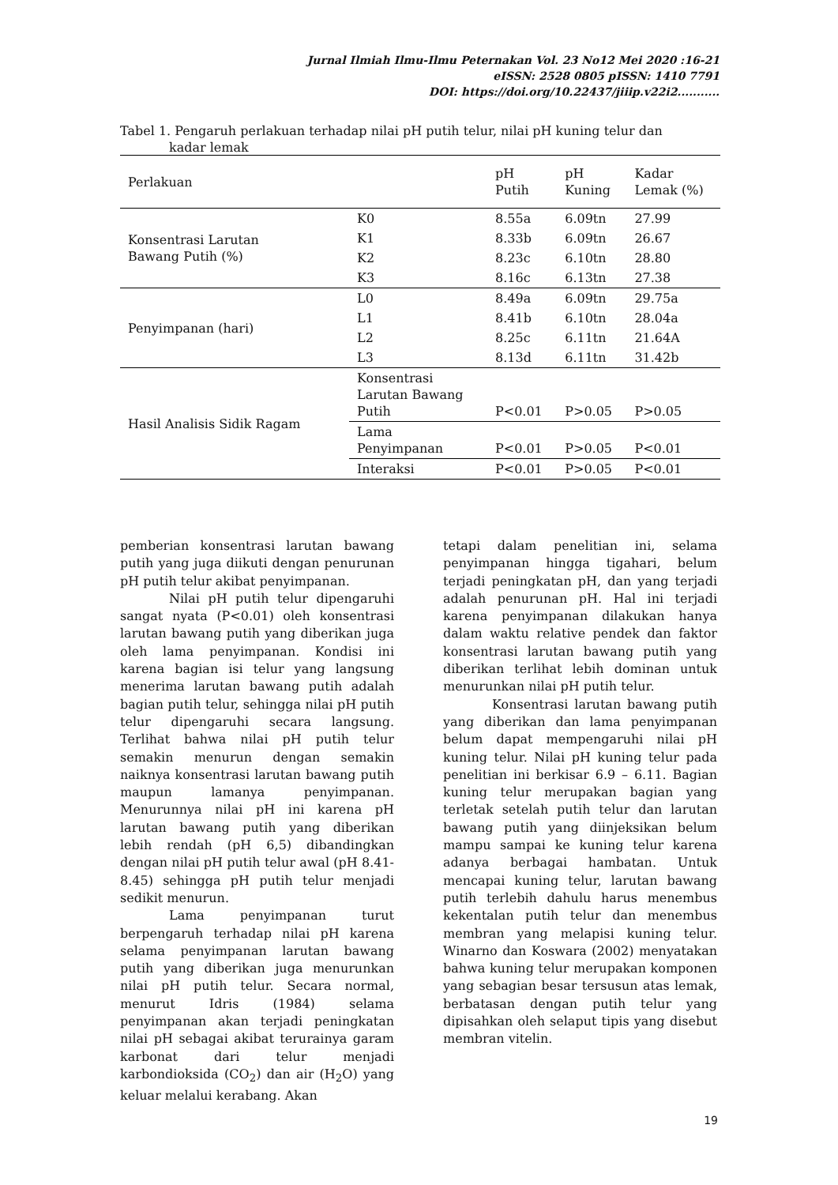Jurnal Ilmiah Ilmu-Ilmu Peternakan Vol. 23 No12 Mei 2020 :16-21
eISSN: 2528 0805 pISSN: 1410 7791
DOI: https://doi.org/10.22437/jiiip.v22i2...........
Tabel 1. Pengaruh perlakuan terhadap nilai pH putih telur, nilai pH kuning telur dan
kadar lemak
| Perlakuan | | pH Putih | pH Kuning | Kadar Lemak (%) |
| --- | --- | --- | --- | --- |
| Konsentrasi Larutan Bawang Putih (%) | K0 | 8.55a | 6.09tn | 27.99 |
| | K1 | 8.33b | 6.09tn | 26.67 |
| | K2 | 8.23c | 6.10tn | 28.80 |
| | K3 | 8.16c | 6.13tn | 27.38 |
| Penyimpanan (hari) | L0 | 8.49a | 6.09tn | 29.75a |
| | L1 | 8.41b | 6.10tn | 28.04a |
| | L2 | 8.25c | 6.11tn | 21.64A |
| | L3 | 8.13d | 6.11tn | 31.42b |
| Hasil Analisis Sidik Ragam | Konsentrasi Larutan Bawang Putih | P<0.01 | P>0.05 | P>0.05 |
| | Lama Penyimpanan | P<0.01 | P>0.05 | P<0.01 |
| | Interaksi | P<0.01 | P>0.05 | P<0.01 |
pemberian konsentrasi larutan bawang putih yang juga diikuti dengan penurunan pH putih telur akibat penyimpanan.
Nilai pH putih telur dipengaruhi sangat nyata (P<0.01) oleh konsentrasi larutan bawang putih yang diberikan juga oleh lama penyimpanan. Kondisi ini karena bagian isi telur yang langsung menerima larutan bawang putih adalah bagian putih telur, sehingga nilai pH putih telur dipengaruhi secara langsung. Terlihat bahwa nilai pH putih telur semakin menurun dengan semakin naiknya konsentrasi larutan bawang putih maupun lamanya penyimpanan. Menurunnya nilai pH ini karena pH larutan bawang putih yang diberikan lebih rendah (pH 6,5) dibandingkan dengan nilai pH putih telur awal (pH 8.41-8.45) sehingga pH putih telur menjadi sedikit menurun.
Lama penyimpanan turut berpengaruh terhadap nilai pH karena selama penyimpanan larutan bawang putih yang diberikan juga menurunkan nilai pH putih telur. Secara normal, menurut Idris (1984) selama penyimpanan akan terjadi peningkatan nilai pH sebagai akibat terurainya garam karbonat dari telur menjadi karbondioksida (CO<sub>2</sub>) dan air (H<sub>2</sub>O) yang keluar melalui kerabang. Akan
tetapi dalam penelitian ini, selama penyimpanan hingga tigahari, belum terjadi peningkatan pH, dan yang terjadi adalah penurunan pH. Hal ini terjadi karena penyimpanan dilakukan hanya dalam waktu relative pendek dan faktor konsentrasi larutan bawang putih yang diberikan terlihat lebih dominan untuk menurunkan nilai pH putih telur.
Konsentrasi larutan bawang putih yang diberikan dan lama penyimpanan belum dapat mempengaruhi nilai pH kuning telur. Nilai pH kuning telur pada penelitian ini berkisar 6.9 – 6.11. Bagian kuning telur merupakan bagian yang terletak setelah putih telur dan larutan bawang putih yang diinjeksikan belum mampu sampai ke kuning telur karena adanya berbagai hambatan. Untuk mencapai kuning telur, larutan bawang putih terlebih dahulu harus menembus kekentalan putih telur dan menembus membran yang melapisi kuning telur. Winarno dan Koswara (2002) menyatakan bahwa kuning telur merupakan komponen yang sebagian besar tersusun atas lemak, berbatasan dengan putih telur yang dipisahkan oleh selaput tipis yang disebut membran vitelin.
19